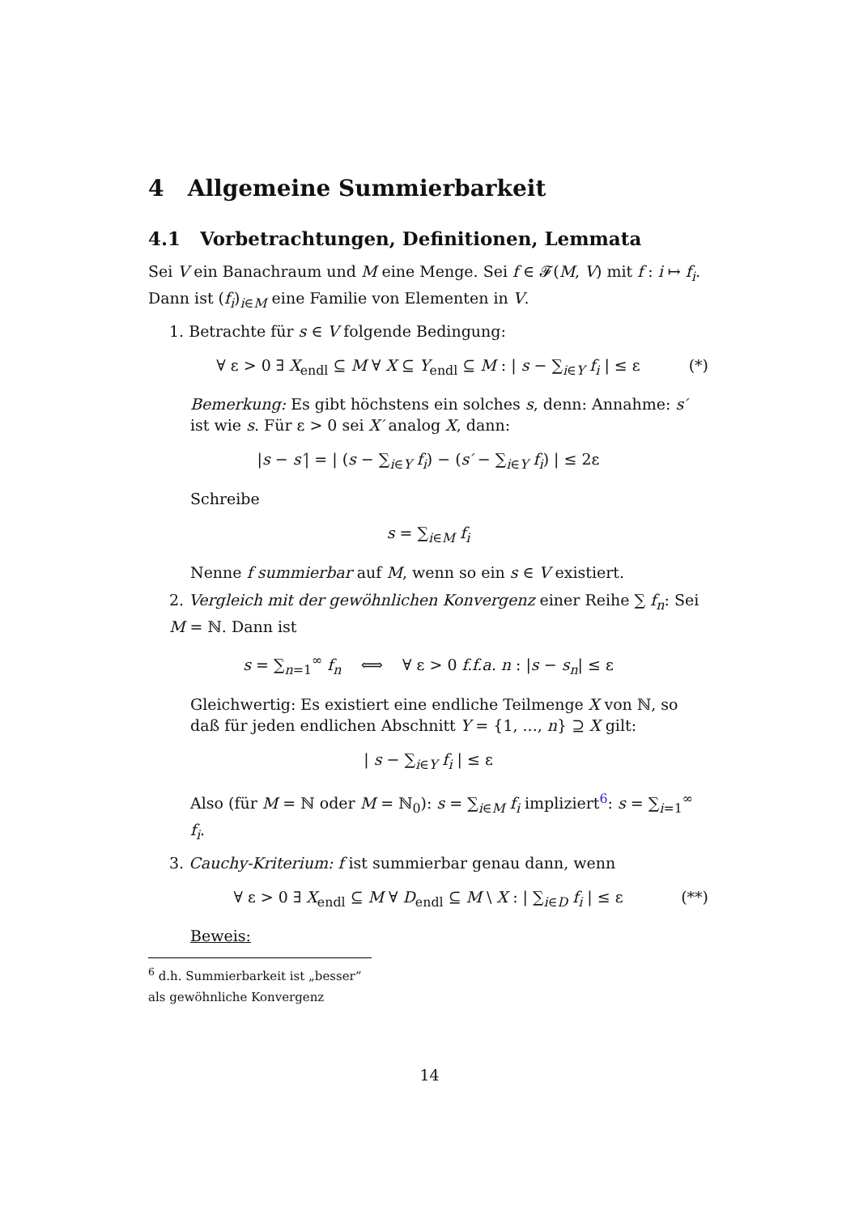4 Allgemeine Summierbarkeit
4.1 Vorbetrachtungen, Definitionen, Lemmata
Sei V ein Banachraum und M eine Menge. Sei f ∈ 𝓕(M, V) mit f : i ↦ f<sub>i</sub>. Dann ist (f<sub>i</sub>)<sub>i∈M</sub> eine Familie von Elementen in V.
1. Betrachte für s ∈ V folgende Bedingung:
∀ ε > 0 ∃ X<sub>endl</sub> ⊆ M ∀ X ⊆ Y<sub>endl</sub> ⊆ M : | s − ∑<sub>i∈Y</sub> f<sub>i</sub> | ≤ ε (*)
Bemerkung: Es gibt höchstens ein solches s, denn: Annahme: s′ ist wie s. Für ε > 0 sei X′ analog X, dann:
|s − s′| = | (s − ∑<sub>i∈Y</sub> f<sub>i</sub>) − (s′ − ∑<sub>i∈Y</sub> f<sub>i</sub>) | ≤ 2ε
Schreibe
s = ∑<sub>i∈M</sub> f<sub>i</sub>
Nenne f summierbar auf M, wenn so ein s ∈ V existiert.
2. Vergleich mit der gewöhnlichen Konvergenz einer Reihe ∑ f<sub>n</sub>: Sei M = ℕ. Dann ist
s = ∑<sub>n=1</sub><sup>∞</sup> f<sub>n</sub> ⟺ ∀ ε > 0 f.f.a. n : |s − s<sub>n</sub>| ≤ ε
Gleichwertig: Es existiert eine endliche Teilmenge X von ℕ, so daß für jeden endlichen Abschnitt Y = {1, ..., n} ⊇ X gilt:
| s − ∑<sub>i∈Y</sub> f<sub>i</sub> | ≤ ε
Also (für M = ℕ oder M = ℕ<sub>0</sub>): s = ∑<sub>i∈M</sub> f<sub>i</sub> impliziert<sup>6</sup>: s = ∑<sub>i=1</sub><sup>∞</sup> f<sub>i</sub>.
3. Cauchy-Kriterium: f ist summierbar genau dann, wenn
∀ ε > 0 ∃ X<sub>endl</sub> ⊆ M ∀ D<sub>endl</sub> ⊆ M \ X : | ∑<sub>i∈D</sub> f<sub>i</sub> | ≤ ε (**)
Beweis:
<sup>6</sup> d.h. Summierbarkeit ist „besser“ als gewöhnliche Konvergenz
14